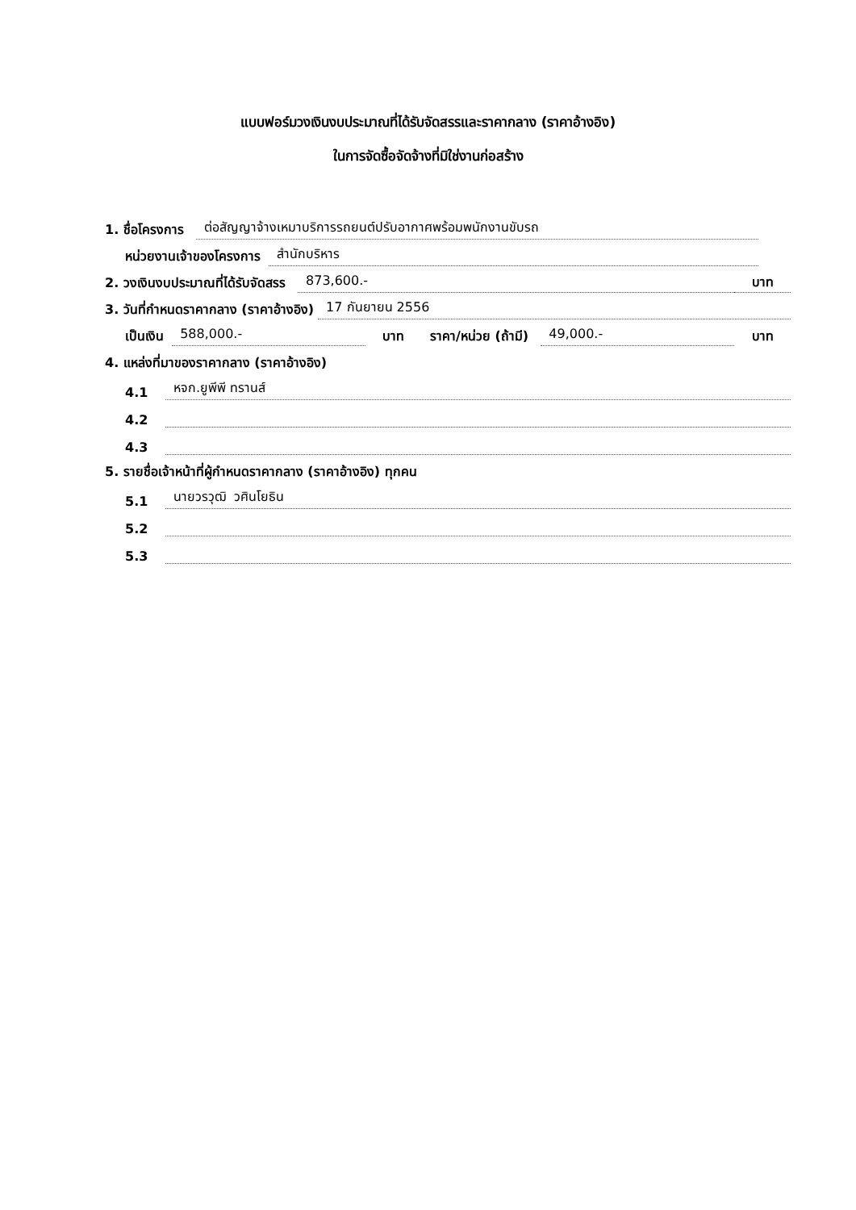แบบฟอร์มวงเงินงบประมาณที่ได้รับจัดสรรและราคากลาง (ราคาอ้างอิง)
ในการจัดซื้อจัดจ้างที่มิใช่งานก่อสร้าง
1. ชื่อโครงการ ต่อสัญญาจ้างเหมาบริการรถยนต์ปรับอากาศพร้อมพนักงานขับรถ
หน่วยงานเจ้าของโครงการ สำนักบริหาร
2. วงเงินงบประมาณที่ได้รับจัดสรร 873,600.- บาท
3. วันที่กำหนดราคากลาง (ราคาอ้างอิง) 17 กันยายน 2556
เป็นเงิน 588,000.- บาท ราคา/หน่วย (ถ้ามี) 49,000.- บาท
4. แหล่งที่มาของราคากลาง (ราคาอ้างอิง)
4.1 หจก.ยูพีพี ทรานส์
4.2
4.3
5. รายชื่อเจ้าหน้าที่ผู้กำหนดราคากลาง (ราคาอ้างอิง) ทุกคน
5.1 นายวรวุฒิ วศินโยธิน
5.2
5.3